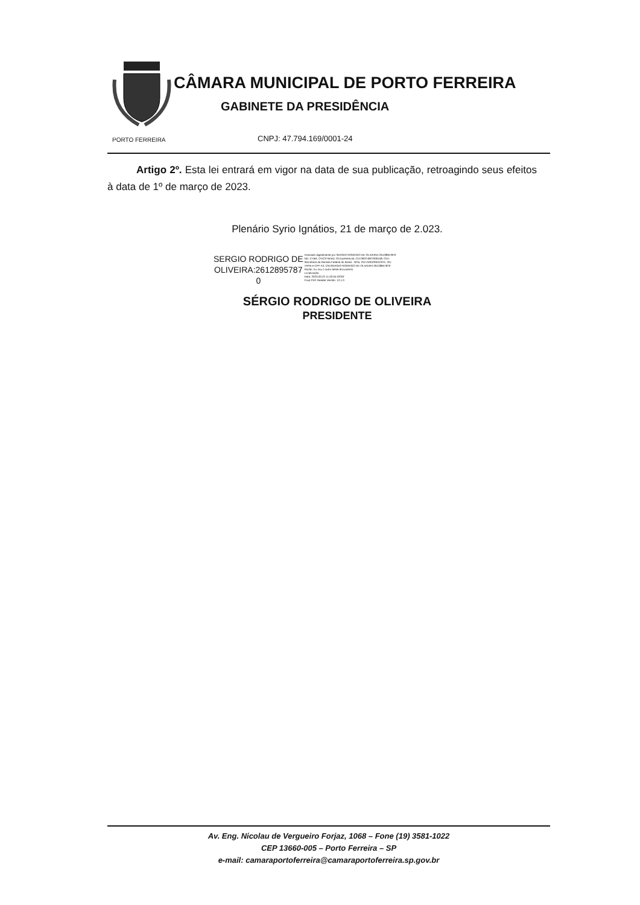PORTO FERREIRA
CÂMARA MUNICIPAL DE PORTO FERREIRA
GABINETE DA PRESIDÊNCIA
CNPJ: 47.794.169/0001-24
Artigo 2º. Esta lei entrará em vigor na data de sua publicação, retroagindo seus efeitos à data de 1º de março de 2023.
Plenário Syrio Ignátios, 21 de março de 2.023.
SERGIO RODRIGO DE
OLIVEIRA:2612895787
0
Assinado digitalmente por SERGIO RODRIGO DE OLIVEIRA:26128957870
ND: C=BR, O=ICP-Brasil, OU=presencial, CU=39374907000158, OU=
Secretaria da Receita Federal do Brasil - RFB, OU=ARNORDESTE, OU
=RFB e-CPF A3, CN=SERGIO RODRIGO DE OLIVEIRA:26128957870
Razão: Eu sou o autor deste documento
Localização:
Data: 2023.03.22 11:02:04-03'00'
Foxit PDF Reader Versão: 12.1.0
SÉRGIO RODRIGO DE OLIVEIRA
PRESIDENTE
Av. Eng. Nicolau de Vergueiro Forjaz, 1068 – Fone (19) 3581-1022
CEP 13660-005 – Porto Ferreira – SP
e-mail: camaraportoferreira@camaraportoferreira.sp.gov.br